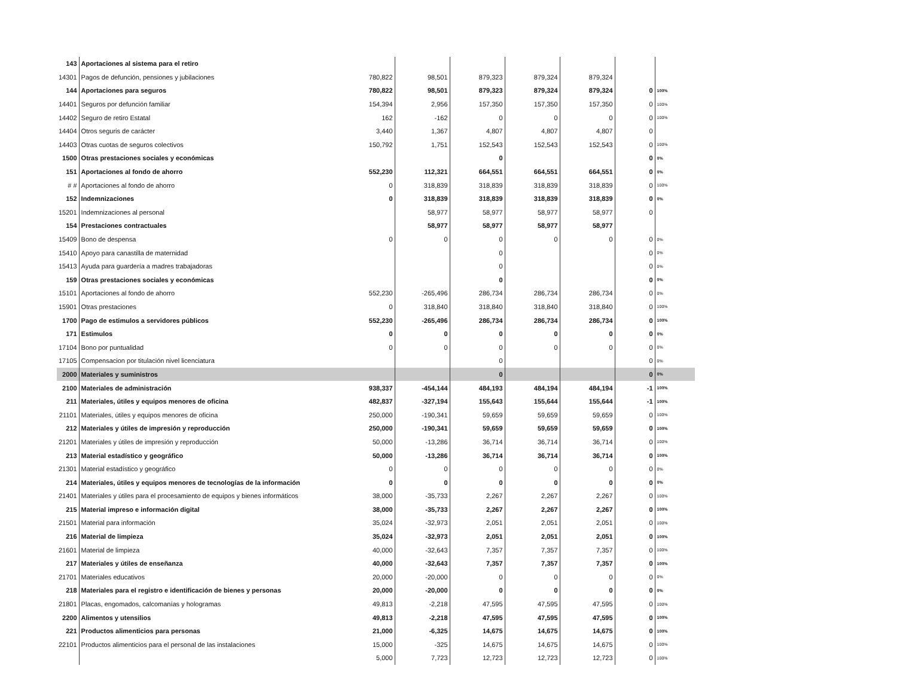| 143 | Aportaciones al sistema para el retiro | | | | | | | |
| 14301 | Pagos de defunción, pensiones y jubilaciones | 780,822 | 98,501 | 879,323 | 879,324 | 879,324 | | |
| 144 | Aportaciones para seguros | 780,822 | 98,501 | 879,323 | 879,324 | 879,324 | 0 | 100% |
| 14401 | Seguros por defunción familiar | 154,394 | 2,956 | 157,350 | 157,350 | 157,350 | 0 | 100% |
| 14402 | Seguro de retiro Estatal | 162 | -162 | 0 | 0 | 0 | 0 | 100% |
| 14404 | Otros seguris de carácter | 3,440 | 1,367 | 4,807 | 4,807 | 4,807 | 0 | |
| 14403 | Otras cuotas de seguros colectivos | 150,792 | 1,751 | 152,543 | 152,543 | 152,543 | 0 | 100% |
| 1500 | Otras prestaciones sociales y económicas | | | 0 | | | 0 | 0% |
| 151 | Aportaciones al fondo de ahorro | 552,230 | 112,321 | 664,551 | 664,551 | 664,551 | 0 | 0% |
| # # | Aportaciones al fondo de ahorro | 0 | 318,839 | 318,839 | 318,839 | 318,839 | 0 | 100% |
| 152 | Indemnizaciones | 0 | 318,839 | 318,839 | 318,839 | 318,839 | 0 | 0% |
| 15201 | Indemnizaciones al personal | | 58,977 | 58,977 | 58,977 | 58,977 | 0 | |
| 154 | Prestaciones contractuales | | 58,977 | 58,977 | 58,977 | 58,977 | | |
| 15409 | Bono de despensa | 0 | 0 | 0 | 0 | 0 | 0 | 0% |
| 15410 | Apoyo para canastilla de maternidad | | | 0 | | | 0 | 0% |
| 15413 | Ayuda para guardería a madres trabajadoras | | | 0 | | | 0 | 0% |
| 159 | Otras prestaciones sociales y económicas | | | 0 | | | 0 | 0% |
| 15101 | Aportaciones al fondo de ahorro | 552,230 | -265,496 | 286,734 | 286,734 | 286,734 | 0 | 0% |
| 15901 | Otras prestaciones | 0 | 318,840 | 318,840 | 318,840 | 318,840 | 0 | 100% |
| 1700 | Pago de estimulos a servidores públicos | 552,230 | -265,496 | 286,734 | 286,734 | 286,734 | 0 | 100% |
| 171 | Estimulos | 0 | 0 | 0 | 0 | 0 | 0 | 0% |
| 17104 | Bono por puntualidad | 0 | 0 | 0 | 0 | 0 | 0 | 0% |
| 17105 | Compensacion por titulación nivel licenciatura | | | 0 | | | 0 | 0% |
| 2000 | Materiales y suministros | | | 0 | | | 0 | 0% |
| 2100 | Materiales de administración | 938,337 | -454,144 | 484,193 | 484,194 | 484,194 | -1 | 100% |
| 211 | Materiales, útiles y equipos menores de oficina | 482,837 | -327,194 | 155,643 | 155,644 | 155,644 | -1 | 100% |
| 21101 | Materiales, útiles y equipos menores de oficina | 250,000 | -190,341 | 59,659 | 59,659 | 59,659 | 0 | 100% |
| 212 | Materiales y útiles de impresión y reproducción | 250,000 | -190,341 | 59,659 | 59,659 | 59,659 | 0 | 100% |
| 21201 | Materiales y útiles de impresión y reproducción | 50,000 | -13,286 | 36,714 | 36,714 | 36,714 | 0 | 100% |
| 213 | Material estadístico y geográfico | 50,000 | -13,286 | 36,714 | 36,714 | 36,714 | 0 | 100% |
| 21301 | Material estadístico y geográfico | 0 | 0 | 0 | 0 | 0 | 0 | 0% |
| 214 | Materiales, útiles y equipos menores de tecnologías de la información | 0 | 0 | 0 | 0 | 0 | 0 | 0% |
| 21401 | Materiales y útiles para el procesamiento de equipos y bienes informáticos | 38,000 | -35,733 | 2,267 | 2,267 | 2,267 | 0 | 100% |
| 215 | Material impreso e información digital | 38,000 | -35,733 | 2,267 | 2,267 | 2,267 | 0 | 100% |
| 21501 | Material para información | 35,024 | -32,973 | 2,051 | 2,051 | 2,051 | 0 | 100% |
| 216 | Material de limpieza | 35,024 | -32,973 | 2,051 | 2,051 | 2,051 | 0 | 100% |
| 21601 | Material de limpieza | 40,000 | -32,643 | 7,357 | 7,357 | 7,357 | 0 | 100% |
| 217 | Materiales y útiles de enseñanza | 40,000 | -32,643 | 7,357 | 7,357 | 7,357 | 0 | 100% |
| 21701 | Materiales educativos | 20,000 | -20,000 | 0 | 0 | 0 | 0 | 0% |
| 218 | Materiales para el registro e identificación de bienes y personas | 20,000 | -20,000 | 0 | 0 | 0 | 0 | 0% |
| 21801 | Placas, engomados, calcomanías y hologramas | 49,813 | -2,218 | 47,595 | 47,595 | 47,595 | 0 | 100% |
| 2200 | Alimentos y utensilios | 49,813 | -2,218 | 47,595 | 47,595 | 47,595 | 0 | 100% |
| 221 | Productos alimenticios para personas | 21,000 | -6,325 | 14,675 | 14,675 | 14,675 | 0 | 100% |
| 22101 | Productos alimenticios para el personal de las instalaciones | 15,000 | -325 | 14,675 | 14,675 | 14,675 | 0 | 100% |
| | | 5,000 | 7,723 | 12,723 | 12,723 | 12,723 | 0 | 100% |